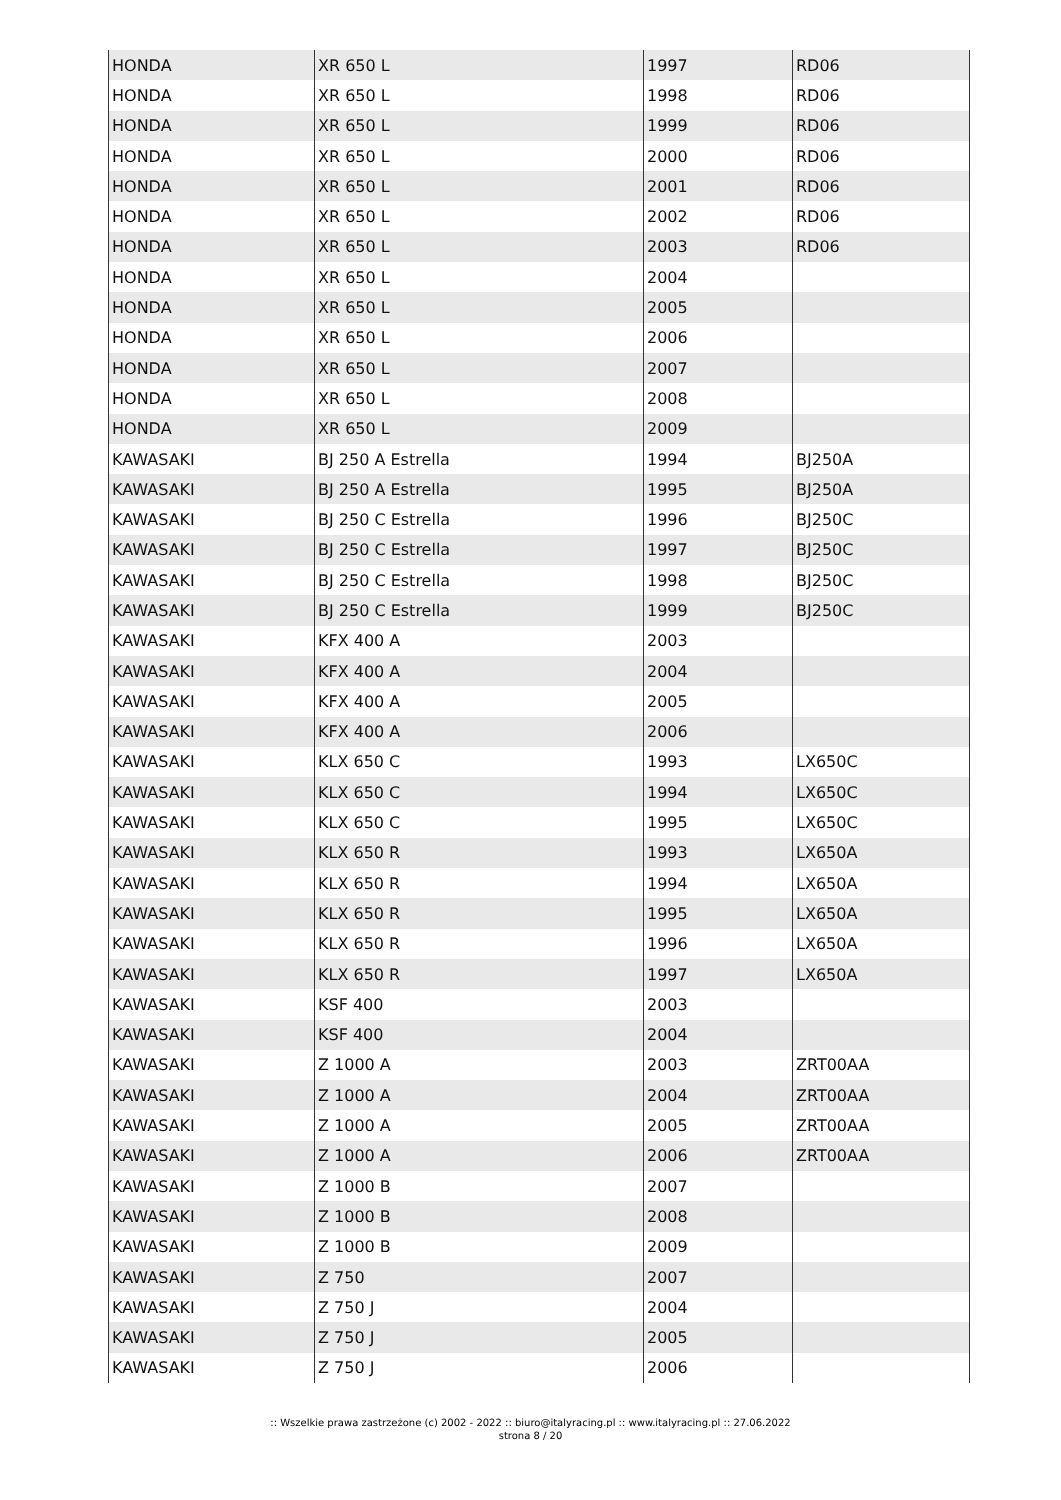| HONDA | XR 650 L | 1997 | RD06 |
| HONDA | XR 650 L | 1998 | RD06 |
| HONDA | XR 650 L | 1999 | RD06 |
| HONDA | XR 650 L | 2000 | RD06 |
| HONDA | XR 650 L | 2001 | RD06 |
| HONDA | XR 650 L | 2002 | RD06 |
| HONDA | XR 650 L | 2003 | RD06 |
| HONDA | XR 650 L | 2004 | |
| HONDA | XR 650 L | 2005 | |
| HONDA | XR 650 L | 2006 | |
| HONDA | XR 650 L | 2007 | |
| HONDA | XR 650 L | 2008 | |
| HONDA | XR 650 L | 2009 | |
| KAWASAKI | BJ 250 A Estrella | 1994 | BJ250A |
| KAWASAKI | BJ 250 A Estrella | 1995 | BJ250A |
| KAWASAKI | BJ 250 C Estrella | 1996 | BJ250C |
| KAWASAKI | BJ 250 C Estrella | 1997 | BJ250C |
| KAWASAKI | BJ 250 C Estrella | 1998 | BJ250C |
| KAWASAKI | BJ 250 C Estrella | 1999 | BJ250C |
| KAWASAKI | KFX 400 A | 2003 | |
| KAWASAKI | KFX 400 A | 2004 | |
| KAWASAKI | KFX 400 A | 2005 | |
| KAWASAKI | KFX 400 A | 2006 | |
| KAWASAKI | KLX 650 C | 1993 | LX650C |
| KAWASAKI | KLX 650 C | 1994 | LX650C |
| KAWASAKI | KLX 650 C | 1995 | LX650C |
| KAWASAKI | KLX 650 R | 1993 | LX650A |
| KAWASAKI | KLX 650 R | 1994 | LX650A |
| KAWASAKI | KLX 650 R | 1995 | LX650A |
| KAWASAKI | KLX 650 R | 1996 | LX650A |
| KAWASAKI | KLX 650 R | 1997 | LX650A |
| KAWASAKI | KSF 400 | 2003 | |
| KAWASAKI | KSF 400 | 2004 | |
| KAWASAKI | Z 1000 A | 2003 | ZRT00AA |
| KAWASAKI | Z 1000 A | 2004 | ZRT00AA |
| KAWASAKI | Z 1000 A | 2005 | ZRT00AA |
| KAWASAKI | Z 1000 A | 2006 | ZRT00AA |
| KAWASAKI | Z 1000 B | 2007 | |
| KAWASAKI | Z 1000 B | 2008 | |
| KAWASAKI | Z 1000 B | 2009 | |
| KAWASAKI | Z 750 | 2007 | |
| KAWASAKI | Z 750 J | 2004 | |
| KAWASAKI | Z 750 J | 2005 | |
| KAWASAKI | Z 750 J | 2006 | |
:: Wszelkie prawa zastrzeżone (c) 2002 - 2022 :: biuro@italyracing.pl :: www.italyracing.pl :: 27.06.2022
strona 8 / 20